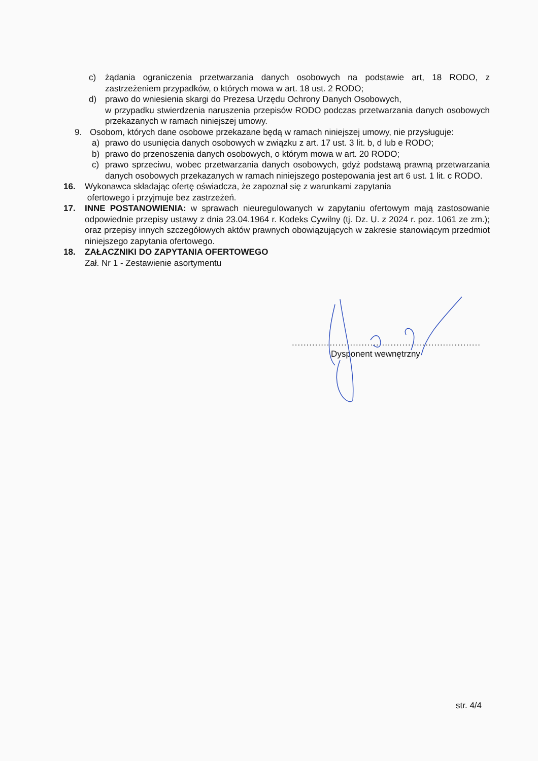c) żądania ograniczenia przetwarzania danych osobowych na podstawie art, 18 RODO, z zastrzeżeniem przypadków, o których mowa w art. 18 ust. 2 RODO;
d) prawo do wniesienia skargi do Prezesa Urzędu Ochrony Danych Osobowych,
w przypadku stwierdzenia naruszenia przepisów RODO podczas przetwarzania danych osobowych przekazanych w ramach niniejszej umowy.
9. Osobom, których dane osobowe przekazane będą w ramach niniejszej umowy, nie przysługuje:
a) prawo do usunięcia danych osobowych w związku z art. 17 ust. 3 lit. b, d lub e RODO;
b) prawo do przenoszenia danych osobowych, o którym mowa w art. 20 RODO;
c) prawo sprzeciwu, wobec przetwarzania danych osobowych, gdyż podstawą prawną przetwarzania danych osobowych przekazanych w ramach niniejszego postepowania jest art 6 ust. 1 lit. c RODO.
16. Wykonawca składając ofertę oświadcza, że zapoznał się z warunkami zapytania
ofertowego i przyjmuje bez zastrzeżeń.
17. INNE POSTANOWIENIA: w sprawach nieuregulowanych w zapytaniu ofertowym mają zastosowanie odpowiednie przepisy ustawy z dnia 23.04.1964 r. Kodeks Cywilny (tj. Dz. U. z 2024 r. poz. 1061 ze zm.); oraz przepisy innych szczegółowych aktów prawnych obowiązujących w zakresie stanowiącym przedmiot niniejszego zapytania ofertowego.
18. ZAŁACZNIKI DO ZAPYTANIA OFERTOWEGO
Zał. Nr 1 - Zestawienie asortymentu
.................................................................
Dysponent wewnętrzny
str. 4/4